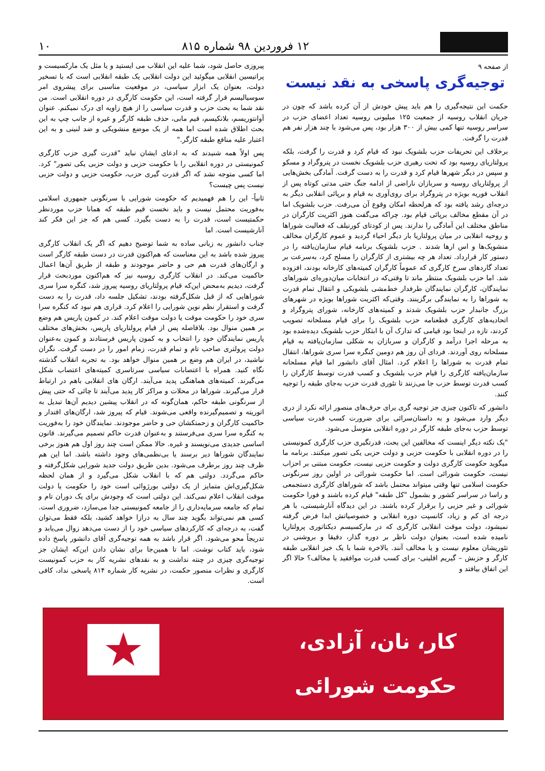۱۲ فروردین ۹۸ شماره ۸۱۵
۱۰
از صفحه ۹
توجیه‌گری پاسخی به نقد نیست
حکمت این نتیجه‌گیری را هم باید پیش خودش از آن کرده باشد که چون در جریان انقلاب روسیه از جمعیت ۱۲۵ میلیونی روسیه تعداد اعضای حزب در سراسر روسیه تنها کمی بیش از ۳۰۰ هزار بود، پس می‌شود با چند هزار نفر هم قدرت را گرفت.
برخلاف این تحریفات حزب بلشویک نبود که قیام کرد و قدرت را گرفت، بلکه پرولتاریای روسیه بود که تحت رهبری حزب بلشویک نخست در پتروگراد و مسکو و سپس در دیگر شهرها قیام کرد و قدرت را به دست گرفت. آمادگی بخش‌هایی از پرولتاریای روسیه و سربازان ناراضی از ادامه جنگ حتی مدتی کوتاه پس از انقلاب فوریه بویژه در پتروگراد برای روی‌آوری به قیام و برپائی انقلابی دیگر به درجه‌ای رشد یافته بود که هرلحظه امکان وقوع آن می‌رفت. حزب بلشویک اما در آن مقطع مخالف برپائی قیام بود. چراکه می‌گفت هنوز اکثریت کارگران در مناطق مختلف این آمادگی را ندارند. پس از کودتای کورنیلف که فعالیت شوراها و روحیه انقلابی در میان پرولتاریا بار دیگر احیاء گردید و عموم کارگران مخالف منشویک‌ها و اس ارها شدند . حزب بلشویک برنامه قیام سازمان‌یافته را در دستور کار قرارداد. تعداد هر چه بیشتری از کارگران را مسلح کرد، به‌سرعت بر تعداد گاردهای سرخ کارگری که عموماً کارگران کمیته‌های کارخانه بودند، افزوده شد. اما حزب بلشویک منتظر ماند تا وقتی‌که در انتخابات میان‌دوره‌ای شوراهای نمایندگان، کارگران نمایندگان طرفدار خط‌مشی بلشویکی و انتقال تمام قدرت به شوراها را به نمایندگی برگزینند. وقتی‌که اکثریت شوراها بویژه در شهرهای بزرگ جانبدار حزب بلشویک شدند و کمیته‌های کارخانه، شورای پتروگراد و اتحادیه‌های کارگری قطعنامه حزب بلشویک را برای قیام مسلحانه تصویب کردند، تازه در اینجا بود قیامی که تدارک آن با ابتکار حزب بلشویک دیده‌شده بود به مرحله اجرا درآمد و کارگران و سربازان به شکلی سازمان‌یافته به قیام مسلحانه روی آوردند. فردای آن روز هم دومین کنگره سرا سری شوراها، انتقال تمام قدرت به شوراها را اعلام کرد. امثال آقای دانشور اما قیام مسلحانه سازمان‌یافته کارگری را قیام حزب بلشویک و کسب قدرت توسط کارگران را کسب قدرت توسط حزب جا می‌زنند تا تئوری قدرت حزب به‌جای طبقه را توجیه کنند.
دانشور که تاکنون چیزی جز توجیه گری برای حرف‌های منصور ارائه نکرد از دری دیگر وارد می‌شود و به داستان‌سرائی برای ضرورت کسب قدرت سیاسی توسط حزب به‌جای طبقه کارگر در دوره انقلابی متوسل می‌شود.
"یک نکته دیگر اینست که مخالفین این بحث، قدرتگیری حزب کارگری کمونیستی را در دوره انقلابی با حکومت حزبی و دولت حزبی یکی تصور میکنند. برنامه ما میگوید حکومت کارگری دولت و حکومت حزبی نیست، حکومت مبتنی بر احزاب نیست، حکومت شورائی است. اما حکومت شورائی در اولین روز سرنگونی حکومت اسلامی تنها وقتی میتواند محتمل باشد که شوراهای کارگری دستجمعی و راسا در سراسر کشور و بشمول "کل طبقه" قیام کرده باشند و فورا حکومت شورائی و غیر حزبی را برقرار کرده باشند. در این دیدگاه آنارشیستی، با هر درجه ای کم و زیاد، کانسپت دوره انقلابی و خصوصیاتش ابدا فرض گرفته نمیشود، دولت موقت انقلابی کارگری که در مارکسیسم دیکتاتوری پرولتاریا نامیده شده است، بعنوان دولت ناظر بر دوره گذار، دقیقا و بروشنی در تئوریشان معلوم نیست و یا مخالف آنند. بالاخره شما با یک خیز انقلابی طبقه کارگر و حزبش – گیریم اقلیتی- برای کسب قدرت موافقید یا مخالف؟ حالا اگر این اتفاق بیافتد و
پیروزی حاصل شود، شما علیه این انقلاب می ایستید و یا مثل یک مارکسیست و پراتیسین انقلابی میگوئید این دولت انقلابی یک طبقه انقلابی است که با تسخیر دولت، بعنوان یک ابزار سیاسی، در موقعیت مناسبی برای پیشروی امر سوسیالیسم قرار گرفته است، این حکومت کارگری در دوره انقلابی است. من نقد شما به بحث حزب و قدرت سیاسی را از هیچ زاویه ای درک نمیکنم. عنوان آوانتوریسم، بلانکیسم، قیم مابی، حذف طبقه کارگر و غیره از جانب چپ به این بحث اطلاق شده است اما همه از یک موضع منشویکی و ضد لنینی و به این اعتبار علیه منافع طبقه کارگر."
پس اولاً همه شنیدند که به ادعای ایشان نباید "قدرت گیری حزب کارگری کمونیستی در دوره انقلابی را با حکومت حزبی و دولت حزبی یکی تصور" کرد. اما کسی متوجه نشد که اگر قدرت گیری حزب، حکومت حزبی و دولت حزبی نیست پس چیست؟
ثانیاً- این را هم فهمیدیم که حکومت شورایی با سرنگونی جمهوری اسلامی به‌فوریت محتمل نیست و باید نخست قیم طبقه که همانا حزب موردنظر حکمتیست است، قدرت را به دست بگیرد. کسی هم که جز این فکر کند آنارشیست است. اما
جناب دانشور به زبانی ساده به شما توضیح دهیم که اگر یک انقلاب کارگری پیروز شده باشد به این معناست که هم‌اکنون قدرت در دست طبقه کارگر است و ارگان‌های قدرت هم حی و حاضر موجودند و طبقه از طریق آن‌ها اعمال حاکمیت می‌کند. در انقلاب کارگری روسیه نیز که هم‌اکنون موردبحث قرار گرفت، دیدیم به‌محض این‌که قیام پرولتاریای روسیه پیروز شد، کنگره سرا سری شوراهایی که از قبل شکل‌گرفته بودند، تشکیل جلسه داد، قدرت را به دست گرفت و استقرار نظم نوین شورایی را اعلام کرد. قراری هم نبود که کنگره سرا سری خود را حکومت موقت یا دولت موقت اعلام کند. در کمون پاریس هم وضع بر همین منوال بود. بلافاصله پس از قیام پرولتاریای پاریس، بخش‌های مختلف پاریس نمایندگان خود را انتخاب و به کمون پاریس فرستادند و کمون به‌عنوان دولت پرولتری صاحب تام و تمام قدرت، زمام امور را در دست گرفت. نگران نباشید، در ایران هم وضع بر همین منوال خواهد بود. به تجربه انقلاب گذشته نگاه کنید. همراه با اعتصابات سیاسی سرتاسری کمیته‌های اعتصاب شکل می‌گیرند. کمیته‌های هماهنگی پدید می‌آیند. ارگان های انقلابی باهم در ارتباط قرار می‌گیرند. شوراها در محلات و مراکز کار پدید می‌آیند تا چائی که حتی پیش از سرنگونی طبقه حاکم، همان‌گونه که در انقلاب پیشین دیدیم آن‌ها تبدیل به اتوریته و تصمیم‌گیرنده واقعی می‌شوند. قیام که پیروز شد، ارگان‌های اقتدار و حاکمیت کارگران و زحمتکشان حی و حاضر موجودند. نمایندگان خود را به‌فوریت به کنگره سرا سری می‌فرستند و به‌عنوان قدرت حاکم تصمیم می‌گیرند. قانون اساسی جدیدی می‌نویسند و غیره. حالا ممکن است چند روز اول هم هنوز برخی نمایندگان شوراها دیر برسند یا بی‌نظمی‌های وجود داشته باشد. اما این هم ظرف چند روز برطرف می‌شود. بدین طریق دولت جدید شورایی شکل‌گرفته و حاکم می‌گردد. دولتی هم که با انقلاب شکل می‌گیرد و از همان لحظه شکل‌گیری‌اش متمایز از یک دولتی بورژوائی است خود را حکومت یا دولت موقت انقلاب اعلام نمی‌کند. این دولتی است که وجودش برای یک دوران تام و تمام که جامعه سرمایه‌داری را از جامعه کمونیستی جدا می‌سازد، ضروری است. کسی هم نمی‌تواند بگوید چند سال به درازا خواهد کشید، بلکه فقط می‌توان گفت، به درجه‌ای که کارکردهای سیاسی خود را از دست می‌دهد زوال می‌یابد و تدریجاً محو می‌شود. اگر قرار باشد به همه توجیه‌گری آقای دانشور پاسخ داده شود، باید کتاب نوشت. اما تا همین‌جا برای نشان دادن این‌که ایشان جز توجیه‌گری چیزی در چنته نداشت و به نقدهای نشریه کار به حزب کمونیست کارگری و نظرات منصور حکمت، در نشریه کار شماره ۸۱۴ پاسخی نداد، کافی است.
کار، نان، آزادی،
حکومت شورائی
★